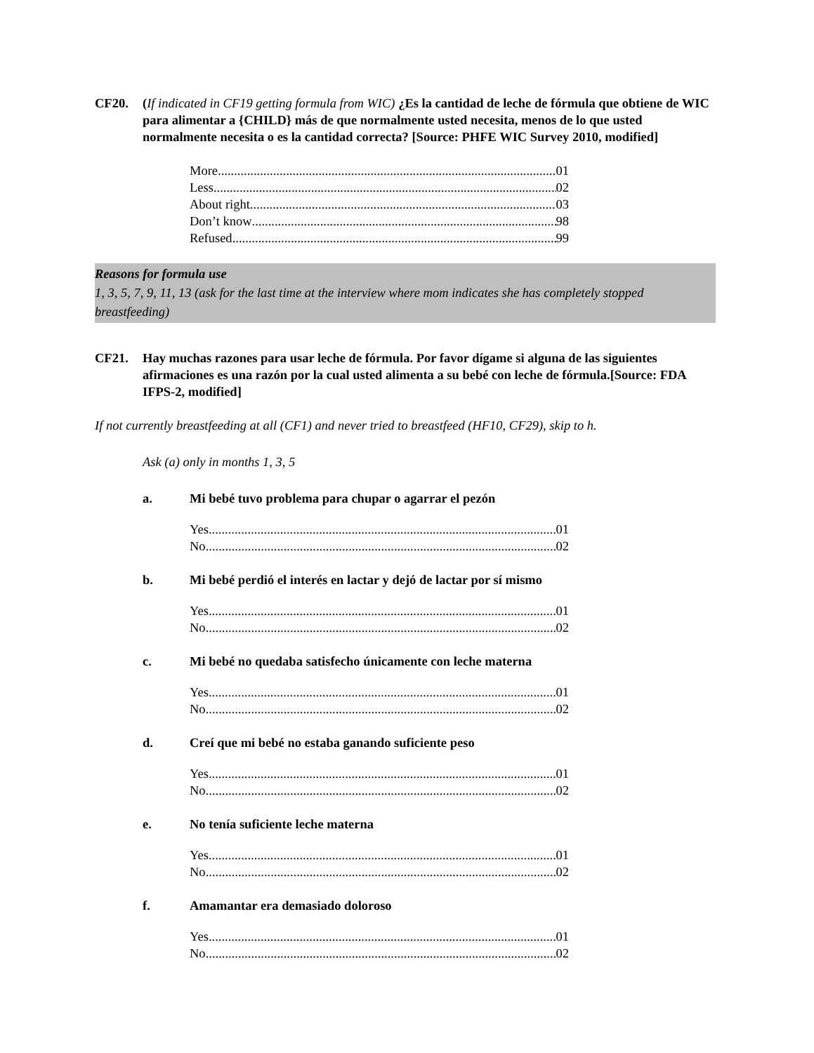CF20. (If indicated in CF19 getting formula from WIC) ¿Es la cantidad de leche de fórmula que obtiene de WIC para alimentar a {CHILD} más de que normalmente usted necesita, menos de lo que usted normalmente necesita o es la cantidad correcta? [Source: PHFE WIC Survey 2010, modified]
More 01
Less 02
About right 03
Don’t know 98
Refused 99
Reasons for formula use
1, 3, 5, 7, 9, 11, 13 (ask for the last time at the interview where mom indicates she has completely stopped breastfeeding)
CF21. Hay muchas razones para usar leche de fórmula. Por favor dígame si alguna de las siguientes afirmaciones es una razón por la cual usted alimenta a su bebé con leche de fórmula.[Source: FDA IFPS-2, modified]
If not currently breastfeeding at all (CF1) and never tried to breastfeed (HF10, CF29), skip to h.
Ask (a) only in months 1, 3, 5
a. Mi bebé tuvo problema para chupar o agarrar el pezón
Yes 01
No 02
b. Mi bebé perdió el interés en lactar y dejó de lactar por sí mismo
Yes 01
No 02
c. Mi bebé no quedaba satisfecho únicamente con leche materna
Yes 01
No 02
d. Creí que mi bebé no estaba ganando suficiente peso
Yes 01
No 02
e. No tenía suficiente leche materna
Yes 01
No 02
f. Amamantar era demasiado doloroso
Yes 01
No 02